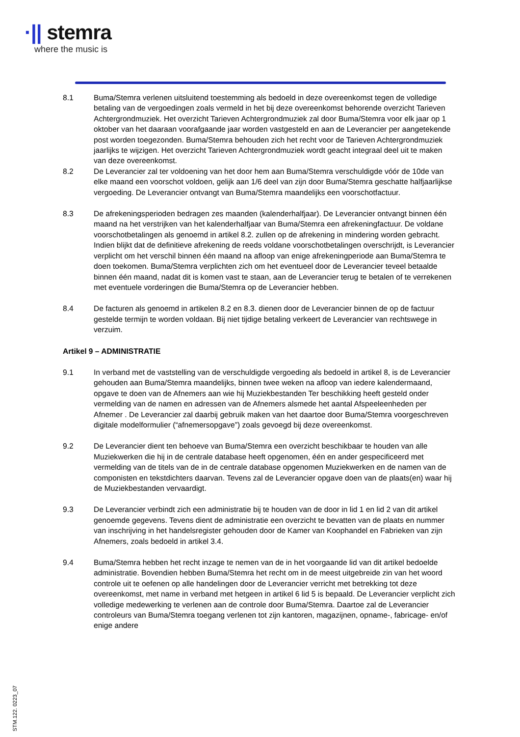·|| stemra
where the music is
8.1 Buma/Stemra verlenen uitsluitend toestemming als bedoeld in deze overeenkomst tegen de volledige betaling van de vergoedingen zoals vermeld in het bij deze overeenkomst behorende overzicht Tarieven Achtergrondmuziek. Het overzicht Tarieven Achtergrondmuziek zal door Buma/Stemra voor elk jaar op 1 oktober van het daaraan voorafgaande jaar worden vastgesteld en aan de Leverancier per aangetekende post worden toegezonden. Buma/Stemra behouden zich het recht voor de Tarieven Achtergrondmuziek jaarlijks te wijzigen. Het overzicht Tarieven Achtergrondmuziek wordt geacht integraal deel uit te maken van deze overeenkomst.
8.2 De Leverancier zal ter voldoening van het door hem aan Buma/Stemra verschuldigde vóór de 10de van elke maand een voorschot voldoen, gelijk aan 1/6 deel van zijn door Buma/Stemra geschatte halfjaarlijkse vergoeding. De Leverancier ontvangt van Buma/Stemra maandelijks een voorschotfactuur.
8.3 De afrekeningsperioden bedragen zes maanden (kalenderhalfjaar). De Leverancier ontvangt binnen één maand na het verstrijken van het kalenderhalfjaar van Buma/Stemra een afrekeningfactuur. De voldane voorschotbetalingen als genoemd in artikel 8.2. zullen op de afrekening in mindering worden gebracht. Indien blijkt dat de definitieve afrekening de reeds voldane voorschotbetalingen overschrijdt, is Leverancier verplicht om het verschil binnen één maand na afloop van enige afrekeningperiode aan Buma/Stemra te doen toekomen. Buma/Stemra verplichten zich om het eventueel door de Leverancier teveel betaalde binnen één maand, nadat dit is komen vast te staan, aan de Leverancier terug te betalen of te verrekenen met eventuele vorderingen die Buma/Stemra op de Leverancier hebben.
8.4 De facturen als genoemd in artikelen 8.2 en 8.3. dienen door de Leverancier binnen de op de factuur gestelde termijn te worden voldaan. Bij niet tijdige betaling verkeert de Leverancier van rechtswege in verzuim.
Artikel 9 – ADMINISTRATIE
9.1 In verband met de vaststelling van de verschuldigde vergoeding als bedoeld in artikel 8, is de Leverancier gehouden aan Buma/Stemra maandelijks, binnen twee weken na afloop van iedere kalendermaand, opgave te doen van de Afnemers aan wie hij Muziekbestanden Ter beschikking heeft gesteld onder vermelding van de namen en adressen van de Afnemers alsmede het aantal Afspeeleenheden per Afnemer . De Leverancier zal daarbij gebruik maken van het daartoe door Buma/Stemra voorgeschreven digitale modelformulier (“afnemersopgave”) zoals gevoegd bij deze overeenkomst.
9.2 De Leverancier dient ten behoeve van Buma/Stemra een overzicht beschikbaar te houden van alle Muziekwerken die hij in de centrale database heeft opgenomen, één en ander gespecificeerd met vermelding van de titels van de in de centrale database opgenomen Muziekwerken en de namen van de componisten en tekstdichters daarvan. Tevens zal de Leverancier opgave doen van de plaats(en) waar hij de Muziekbestanden vervaardigt.
9.3 De Leverancier verbindt zich een administratie bij te houden van de door in lid 1 en lid 2 van dit artikel genoemde gegevens. Tevens dient de administratie een overzicht te bevatten van de plaats en nummer van inschrijving in het handelsregister gehouden door de Kamer van Koophandel en Fabrieken van zijn Afnemers, zoals bedoeld in artikel 3.4.
9.4 Buma/Stemra hebben het recht inzage te nemen van de in het voorgaande lid van dit artikel bedoelde administratie. Bovendien hebben Buma/Stemra het recht om in de meest uitgebreide zin van het woord controle uit te oefenen op alle handelingen door de Leverancier verricht met betrekking tot deze overeenkomst, met name in verband met hetgeen in artikel 6 lid 5 is bepaald. De Leverancier verplicht zich volledige medewerking te verlenen aan de controle door Buma/Stemra. Daartoe zal de Leverancier controleurs van Buma/Stemra toegang verlenen tot zijn kantoren, magazijnen, opname-, fabricage- en/of enige andere
STM.122. 0223_07